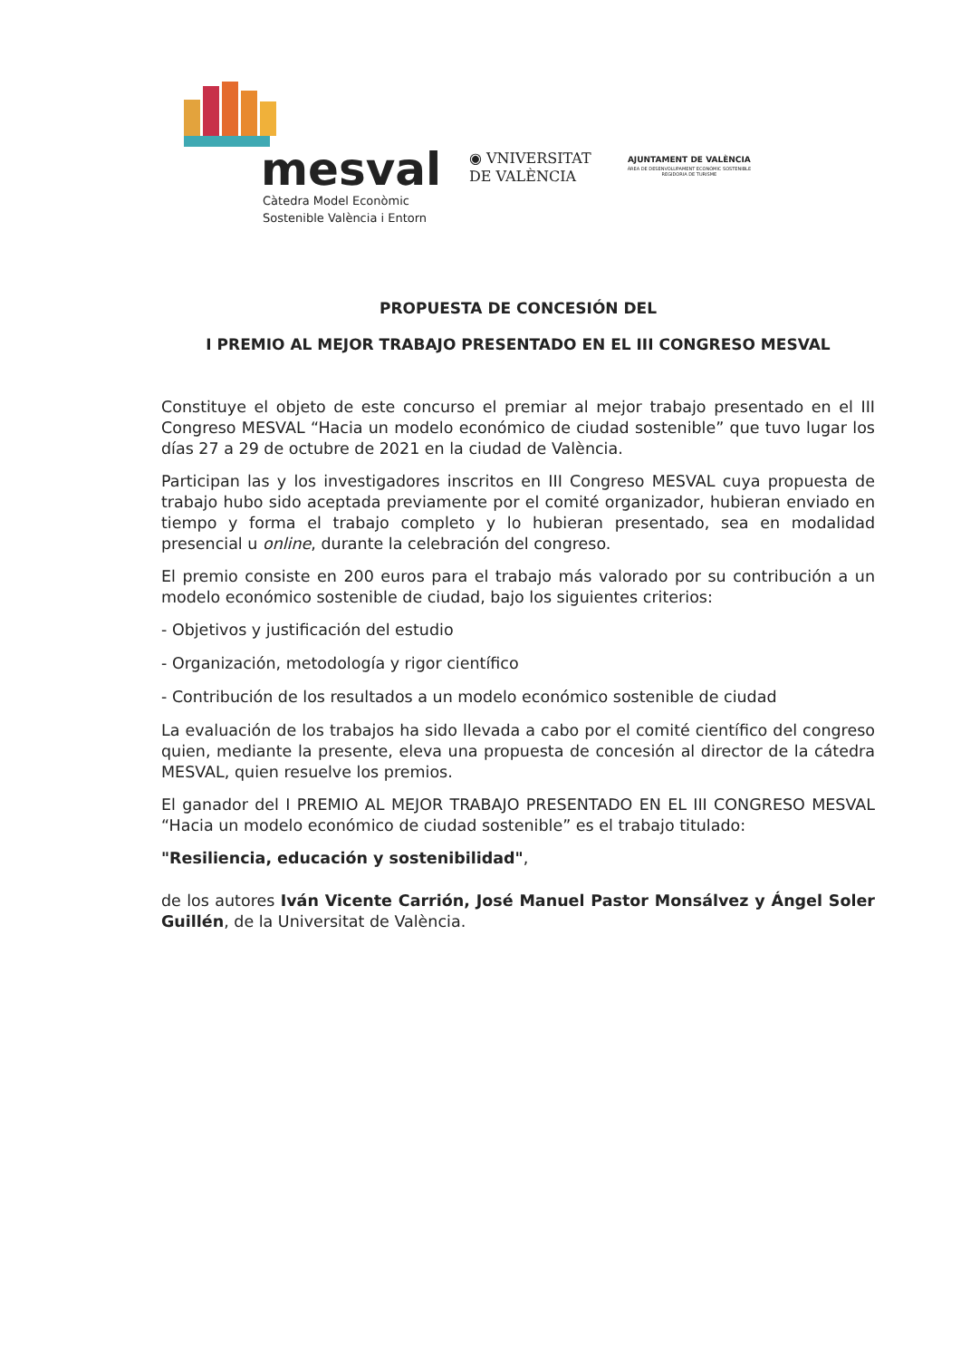mesval
Càtedra Model Econòmic
Sostenible València i Entorn
◉ VNIVERSITAT
DE VALÈNCIA
AJUNTAMENT DE VALÈNCIA
ÀREA DE DESENVOLUPAMENT ECONÒMIC SOSTENIBLE
REGIDORIA DE TURISME
PROPUESTA DE CONCESIÓN DEL
I PREMIO AL MEJOR TRABAJO PRESENTADO EN EL III CONGRESO MESVAL
Constituye el objeto de este concurso el premiar al mejor trabajo presentado en el III Congreso MESVAL “Hacia un modelo económico de ciudad sostenible” que tuvo lugar los días 27 a 29 de octubre de 2021 en la ciudad de València.
Participan las y los investigadores inscritos en III Congreso MESVAL cuya propuesta de trabajo hubo sido aceptada previamente por el comité organizador, hubieran enviado en tiempo y forma el trabajo completo y lo hubieran presentado, sea en modalidad presencial u online, durante la celebración del congreso.
El premio consiste en 200 euros para el trabajo más valorado por su contribución a un modelo económico sostenible de ciudad, bajo los siguientes criterios:
- Objetivos y justificación del estudio
- Organización, metodología y rigor científico
- Contribución de los resultados a un modelo económico sostenible de ciudad
La evaluación de los trabajos ha sido llevada a cabo por el comité científico del congreso quien, mediante la presente, eleva una propuesta de concesión al director de la cátedra MESVAL, quien resuelve los premios.
El ganador del I PREMIO AL MEJOR TRABAJO PRESENTADO EN EL III CONGRESO MESVAL “Hacia un modelo económico de ciudad sostenible” es el trabajo titulado:
"Resiliencia, educación y sostenibilidad",
de los autores Iván Vicente Carrión, José Manuel Pastor Monsálvez y Ángel Soler Guillén, de la Universitat de València.